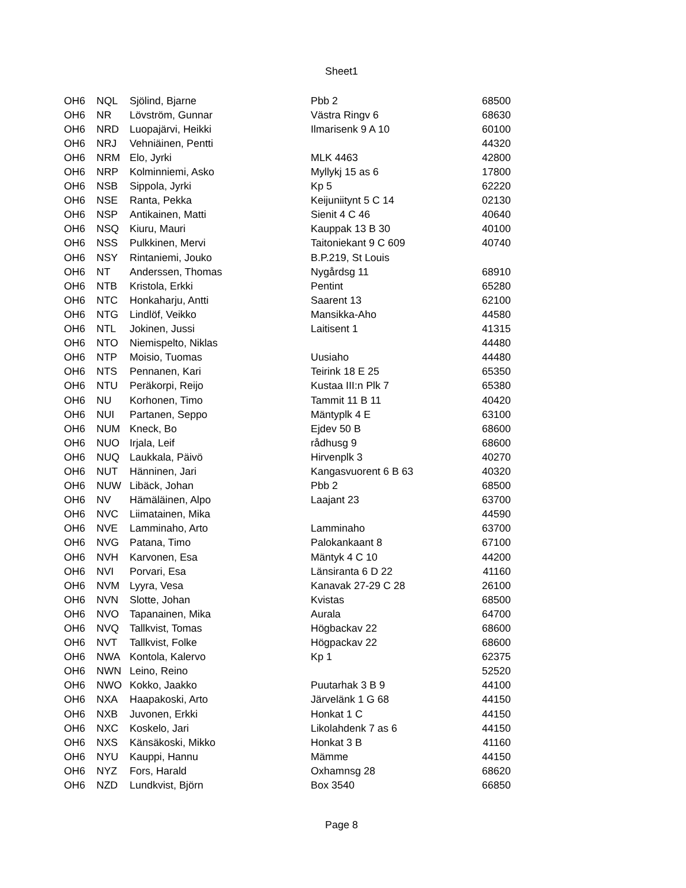Sheet1
| OH6 | NQL | Sjölind, Bjarne | Pbb 2 | 68500 |
| OH6 | NR | Lövström, Gunnar | Västra Ringv 6 | 68630 |
| OH6 | NRD | Luopajärvi, Heikki | Ilmarisenk 9 A 10 | 60100 |
| OH6 | NRJ | Vehniäinen, Pentti | | 44320 |
| OH6 | NRM | Elo, Jyrki | MLK 4463 | 42800 |
| OH6 | NRP | Kolminniemi, Asko | Myllykj 15 as 6 | 17800 |
| OH6 | NSB | Sippola, Jyrki | Kp 5 | 62220 |
| OH6 | NSE | Ranta, Pekka | Keijuniitynt 5 C 14 | 02130 |
| OH6 | NSP | Antikainen, Matti | Sienit 4 C 46 | 40640 |
| OH6 | NSQ | Kiuru, Mauri | Kauppak 13 B 30 | 40100 |
| OH6 | NSS | Pulkkinen, Mervi | Taitoniekant 9 C 609 | 40740 |
| OH6 | NSY | Rintaniemi, Jouko | B.P.219, St Louis | |
| OH6 | NT | Anderssen, Thomas | Nygårdsg 11 | 68910 |
| OH6 | NTB | Kristola, Erkki | Pentint | 65280 |
| OH6 | NTC | Honkaharju, Antti | Saarent 13 | 62100 |
| OH6 | NTG | Lindlöf, Veikko | Mansikka-Aho | 44580 |
| OH6 | NTL | Jokinen, Jussi | Laitisent 1 | 41315 |
| OH6 | NTO | Niemispelto, Niklas | | 44480 |
| OH6 | NTP | Moisio, Tuomas | Uusiaho | 44480 |
| OH6 | NTS | Pennanen, Kari | Teirink 18 E 25 | 65350 |
| OH6 | NTU | Peräkorpi, Reijo | Kustaa III:n Plk 7 | 65380 |
| OH6 | NU | Korhonen, Timo | Tammit 11 B 11 | 40420 |
| OH6 | NUI | Partanen, Seppo | Mäntyplk 4 E | 63100 |
| OH6 | NUM | Kneck, Bo | Ejdev 50 B | 68600 |
| OH6 | NUO | Irjala, Leif | rådhusg 9 | 68600 |
| OH6 | NUQ | Laukkala, Päivö | Hirvenplk 3 | 40270 |
| OH6 | NUT | Hänninen, Jari | Kangasvuorent 6 B 63 | 40320 |
| OH6 | NUW | Libäck, Johan | Pbb 2 | 68500 |
| OH6 | NV | Hämäläinen, Alpo | Laajant 23 | 63700 |
| OH6 | NVC | Liimatainen, Mika | | 44590 |
| OH6 | NVE | Lamminaho, Arto | Lamminaho | 63700 |
| OH6 | NVG | Patana, Timo | Palokankaant 8 | 67100 |
| OH6 | NVH | Karvonen, Esa | Mäntyk 4 C 10 | 44200 |
| OH6 | NVI | Porvari, Esa | Länsiranta 6 D 22 | 41160 |
| OH6 | NVM | Lyyra, Vesa | Kanavak 27-29 C 28 | 26100 |
| OH6 | NVN | Slotte, Johan | Kvistas | 68500 |
| OH6 | NVO | Tapanainen, Mika | Aurala | 64700 |
| OH6 | NVQ | Tallkvist, Tomas | Högbackav 22 | 68600 |
| OH6 | NVT | Tallkvist, Folke | Högpackav 22 | 68600 |
| OH6 | NWA | Kontola, Kalervo | Kp 1 | 62375 |
| OH6 | NWN | Leino, Reino | | 52520 |
| OH6 | NWO | Kokko, Jaakko | Puutarhak 3 B 9 | 44100 |
| OH6 | NXA | Haapakoski, Arto | Järvelänk 1 G 68 | 44150 |
| OH6 | NXB | Juvonen, Erkki | Honkat 1 C | 44150 |
| OH6 | NXC | Koskelo, Jari | Likolahdenk 7 as 6 | 44150 |
| OH6 | NXS | Känsäkoski, Mikko | Honkat 3 B | 41160 |
| OH6 | NYU | Kauppi, Hannu | Mämme | 44150 |
| OH6 | NYZ | Fors, Harald | Oxhamnsg 28 | 68620 |
| OH6 | NZD | Lundkvist, Björn | Box 3540 | 66850 |
Page 8